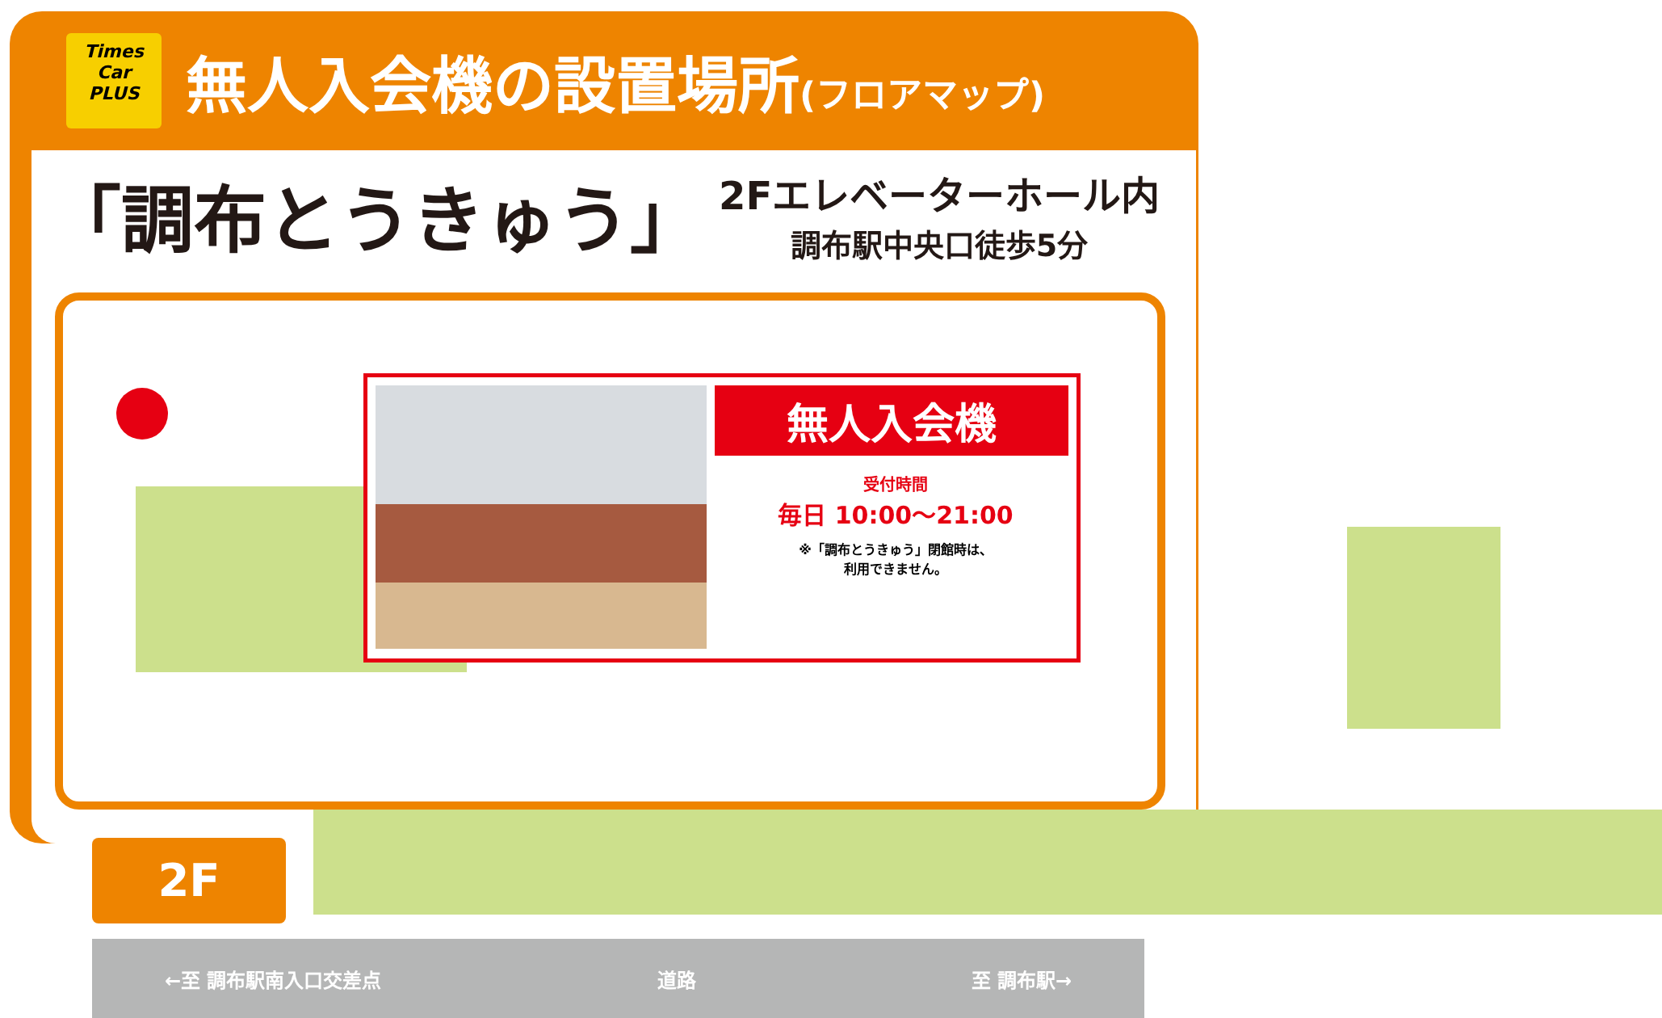Times
Car
PLUS
無人入会機の設置場所(フロアマップ)
「調布とうきゅう」
2Fエレベーターホール内
調布駅中央口徒歩5分
無人入会機
受付時間
毎日 10:00〜21:00
※「調布とうきゅう」閉館時は、
利用できません。
2F
←至 調布駅南入口交差点 道路 至 調布駅→